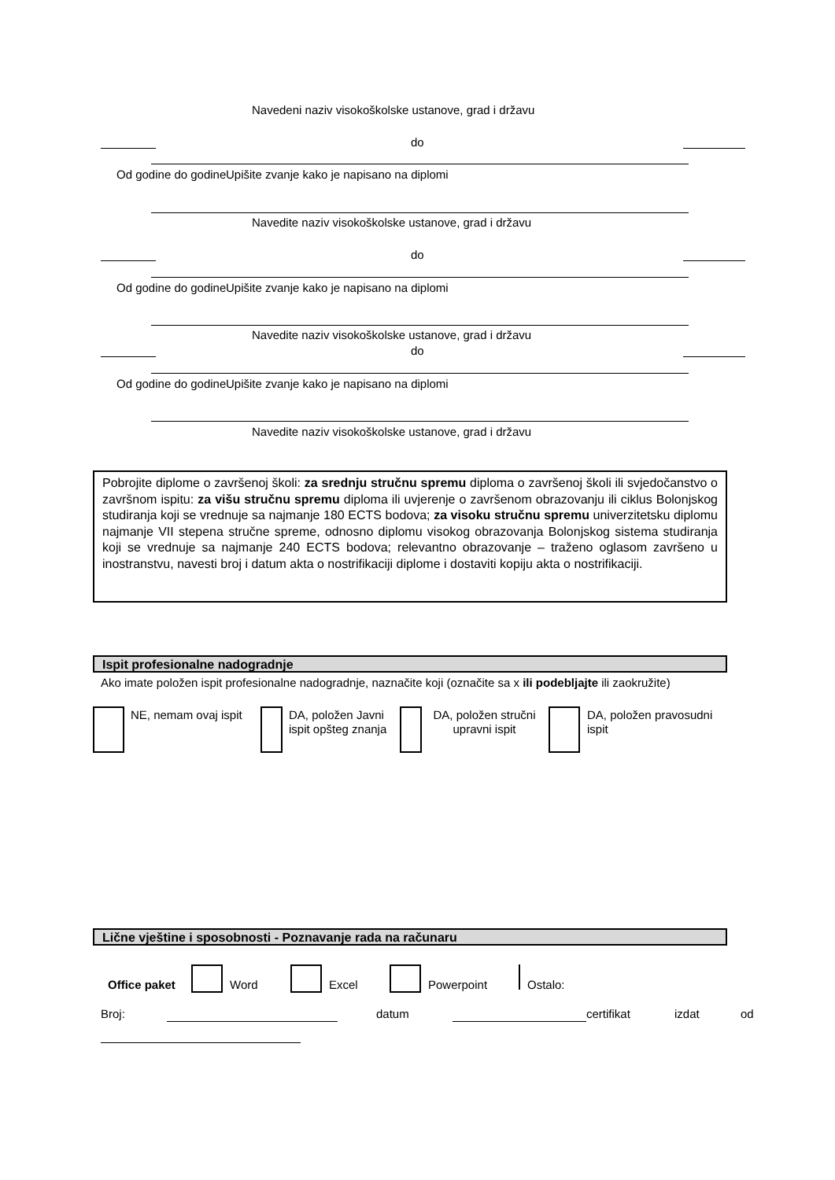Navedeni naziv visokoškolske ustanove, grad i državu
do
Od godine do godine
Upišite zvanje kako je napisano na diplomi
Navedite naziv visokoškolske ustanove, grad i državu
do
Od godine do godine
Upišite zvanje kako je napisano na diplomi
Navedite naziv visokoškolske ustanove, grad i državu
do
Od godine do godine
Upišite zvanje kako je napisano na diplomi
Navedite naziv visokoškolske ustanove, grad i državu
Pobrojite diplome o završenoj školi: za srednju stručnu spremu diploma o završenoj školi ili svjedočanstvo o završnom ispitu: za višu stručnu spremu diploma ili uvjerenje o završenom obrazovanju ili ciklus Bolonjskog studiranja koji se vrednuje sa najmanje 180 ECTS bodova; za visoku stručnu spremu univerzitetsku diplomu najmanje VII stepena stručne spreme, odnosno diplomu visokog obrazovanja Bolonjskog sistema studiranja koji se vrednuje sa najmanje 240 ECTS bodova; relevantno obrazovanje – traženo oglasom završeno u inostranstvu, navesti broj i datum akta o nostrifikaciji diplome i dostaviti kopiju akta o nostrifikaciji.
Ispit profesionalne nadogradnje
Ako imate položen ispit profesionalne nadogradnje, naznačite koji (označite sa x ili podebljajte ili zaokružite)
NE, nemam ovaj ispit
DA, položen Javni ispit opšteg znanja
DA, položen stručni upravni ispit
DA, položen pravosudni ispit
Lične vještine i sposobnosti - Poznavanje rada na računaru
Office paket Word Excel Powerpoint Ostalo:
Broj: datum certifikat izdat od